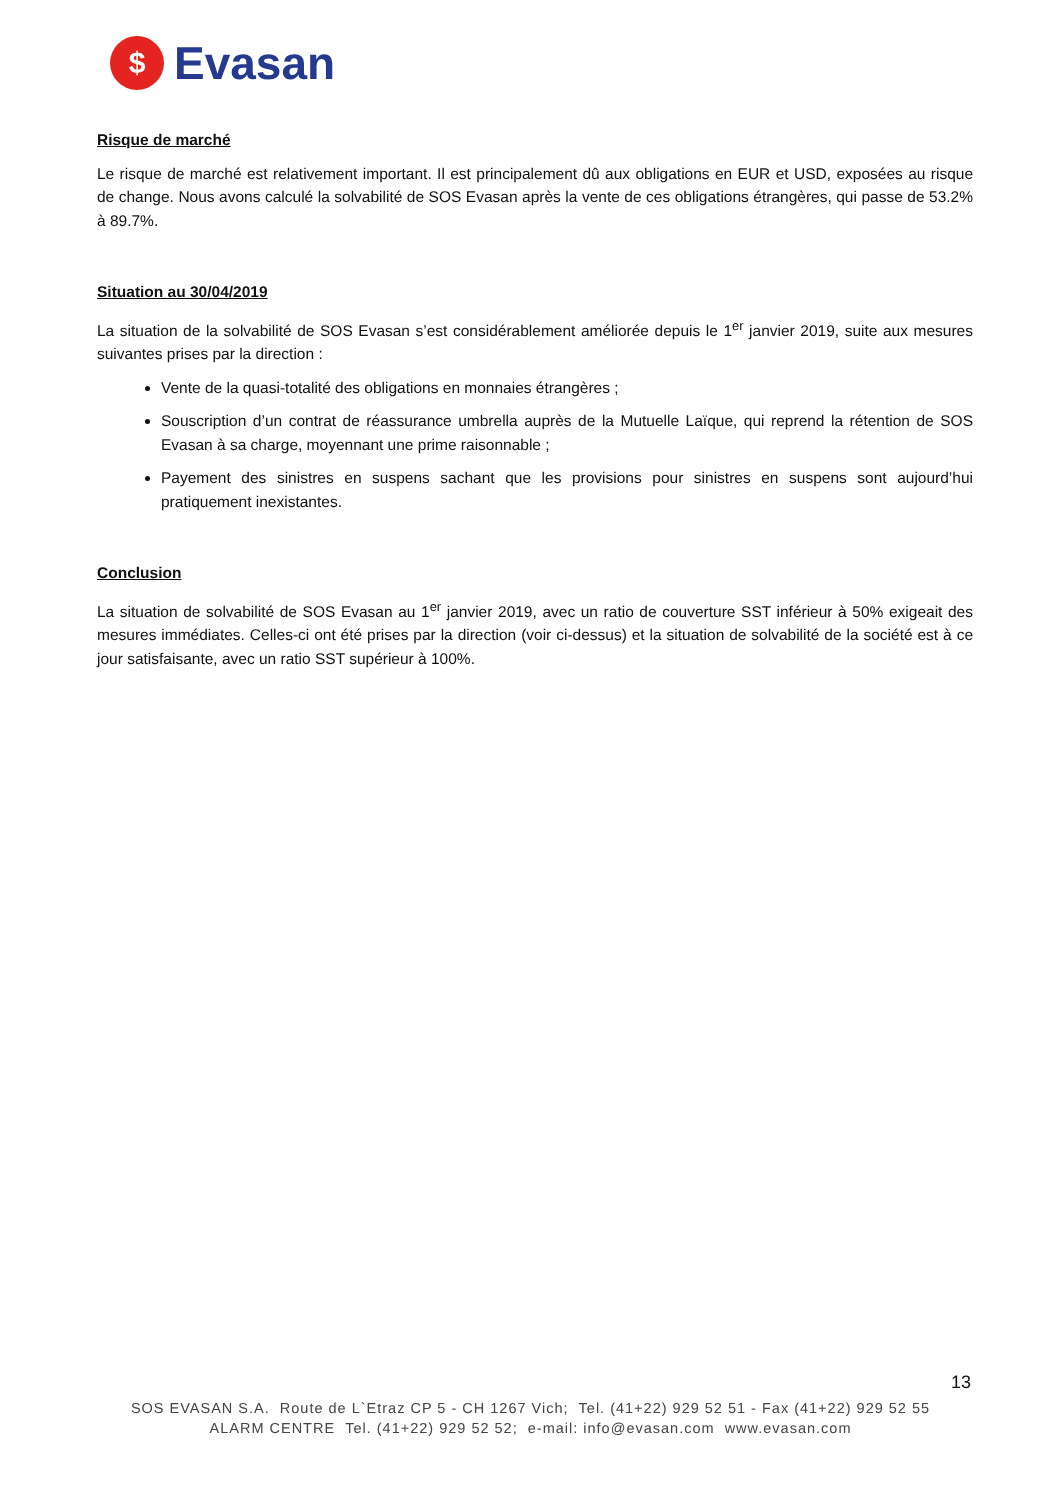$
Evasan
Risque de marché
Le risque de marché est relativement important. Il est principalement dû aux obligations en EUR et USD, exposées au risque de change. Nous avons calculé la solvabilité de SOS Evasan après la vente de ces obligations étrangères, qui passe de 53.2% à 89.7%.
Situation au 30/04/2019
La situation de la solvabilité de SOS Evasan s’est considérablement améliorée depuis le 1<sup>er</sup> janvier 2019, suite aux mesures suivantes prises par la direction :
Vente de la quasi-totalité des obligations en monnaies étrangères ;
Souscription d’un contrat de réassurance umbrella auprès de la Mutuelle Laïque, qui reprend la rétention de SOS Evasan à sa charge, moyennant une prime raisonnable ;
Payement des sinistres en suspens sachant que les provisions pour sinistres en suspens sont aujourd’hui pratiquement inexistantes.
Conclusion
La situation de solvabilité de SOS Evasan au 1<sup>er</sup> janvier 2019, avec un ratio de couverture SST inférieur à 50% exigeait des mesures immédiates. Celles-ci ont été prises par la direction (voir ci-dessus) et la situation de solvabilité de la société est à ce jour satisfaisante, avec un ratio SST supérieur à 100%.
13
SOS EVASAN S.A. Route de L`Etraz CP 5 - CH 1267 Vich; Tel. (41+22) 929 52 51 - Fax (41+22) 929 52 55
ALARM CENTRE Tel. (41+22) 929 52 52; e-mail: info@evasan.com www.evasan.com